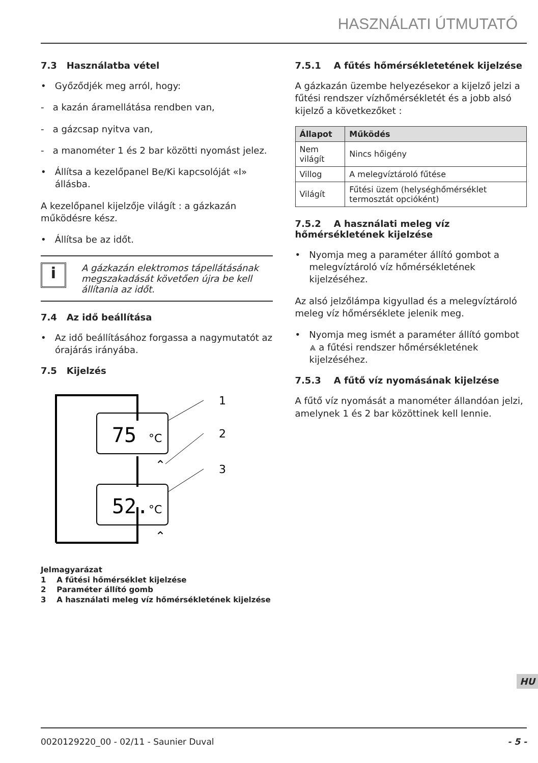HASZNÁLATI ÚTMUTATÓ
7.3 Használatba vétel
• Győződjék meg arról, hogy:
- a kazán áramellátása rendben van,
- a gázcsap nyitva van,
- a manométer 1 és 2 bar közötti nyomást jelez.
• Állítsa a kezelőpanel Be/Ki kapcsolóját «I» állásba.
A kezelőpanel kijelzője világít : a gázkazán működésre kész.
• Állítsa be az időt.
i
A gázkazán elektromos tápellátásának megszakadását követően újra be kell állítania az időt.
7.4 Az idő beállítása
• Az idő beállításához forgassa a nagymutatót az órajárás irányába.
7.5 Kijelzés
75
°C
52.
°C
⌃
⌃
1
2
3
Jelmagyarázat
1 A fűtési hőmérséklet kijelzése
2 Paraméter állító gomb
3 A használati meleg víz hőmérsékletének kijelzése
7.5.1 A fűtés hőmérsékletetének kijelzése
A gázkazán üzembe helyezésekor a kijelző jelzi a fűtési rendszer vízhőmérsékletét és a jobb alsó kijelző a következőket :
| Állapot | Működés |
| --- | --- |
| Nem világít | Nincs hőigény |
| Villog | A melegvíztároló fűtése |
| Világít | Fűtési üzem (helységhőmérséklet termosztát opcióként) |
7.5.2 A használati meleg víz hőmérsékletének kijelzése
• Nyomja meg a paraméter állító gombot a melegvíztároló víz hőmérsékletének kijelzéséhez.
Az alsó jelzőlámpa kigyullad és a melegvíztároló meleg víz hőmérséklete jelenik meg.
• Nyomja meg ismét a paraméter állító gombot ⩓ a fűtési rendszer hőmérsékletének kijelzéséhez.
7.5.3 A fűtő víz nyomásának kijelzése
A fűtő víz nyomását a manométer állandóan jelzi, amelynek 1 és 2 bar közöttinek kell lennie.
HU
0020129220_00 - 02/11 - Saunier Duval - 5 -